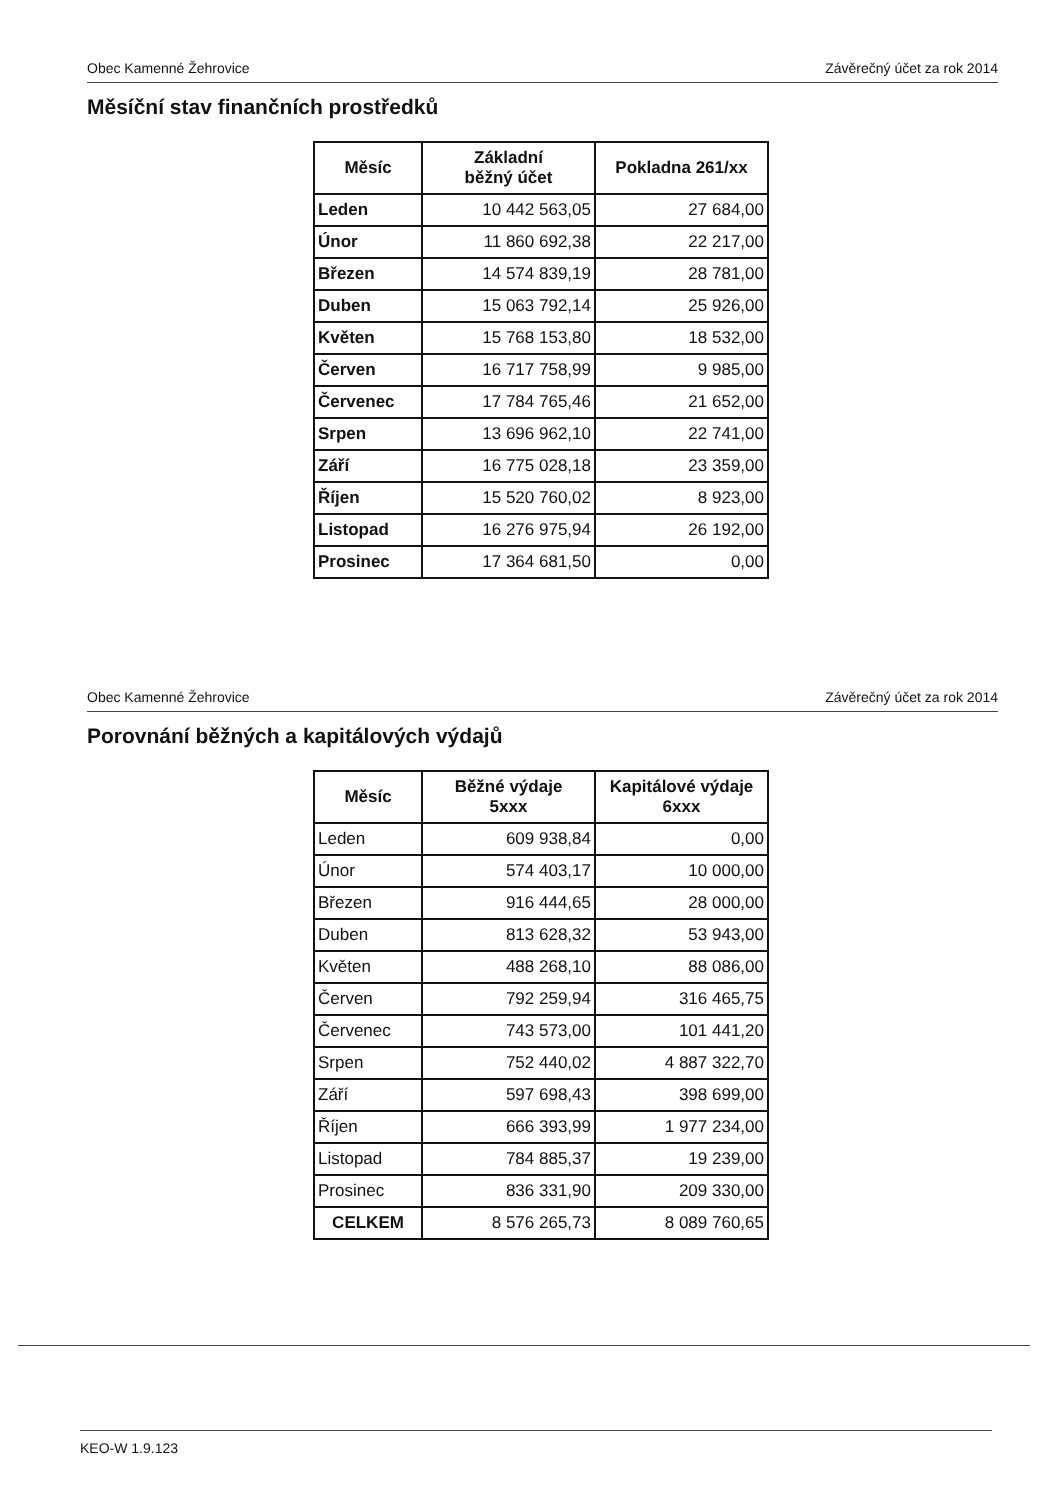Obec Kamenné Žehrovice Závěrečný účet za rok 2014
Měsíční stav finančních prostředků
| Měsíc | Základní běžný účet | Pokladna 261/xx |
| --- | --- | --- |
| Leden | 10 442 563,05 | 27 684,00 |
| Únor | 11 860 692,38 | 22 217,00 |
| Březen | 14 574 839,19 | 28 781,00 |
| Duben | 15 063 792,14 | 25 926,00 |
| Květen | 15 768 153,80 | 18 532,00 |
| Červen | 16 717 758,99 | 9 985,00 |
| Červenec | 17 784 765,46 | 21 652,00 |
| Srpen | 13 696 962,10 | 22 741,00 |
| Září | 16 775 028,18 | 23 359,00 |
| Říjen | 15 520 760,02 | 8 923,00 |
| Listopad | 16 276 975,94 | 26 192,00 |
| Prosinec | 17 364 681,50 | 0,00 |
Obec Kamenné Žehrovice Závěrečný účet za rok 2014
Porovnání běžných a kapitálových výdajů
| Měsíc | Běžné výdaje 5xxx | Kapitálové výdaje 6xxx |
| --- | --- | --- |
| Leden | 609 938,84 | 0,00 |
| Únor | 574 403,17 | 10 000,00 |
| Březen | 916 444,65 | 28 000,00 |
| Duben | 813 628,32 | 53 943,00 |
| Květen | 488 268,10 | 88 086,00 |
| Červen | 792 259,94 | 316 465,75 |
| Červenec | 743 573,00 | 101 441,20 |
| Srpen | 752 440,02 | 4 887 322,70 |
| Září | 597 698,43 | 398 699,00 |
| Říjen | 666 393,99 | 1 977 234,00 |
| Listopad | 784 885,37 | 19 239,00 |
| Prosinec | 836 331,90 | 209 330,00 |
| CELKEM | 8 576 265,73 | 8 089 760,65 |
KEO-W 1.9.123